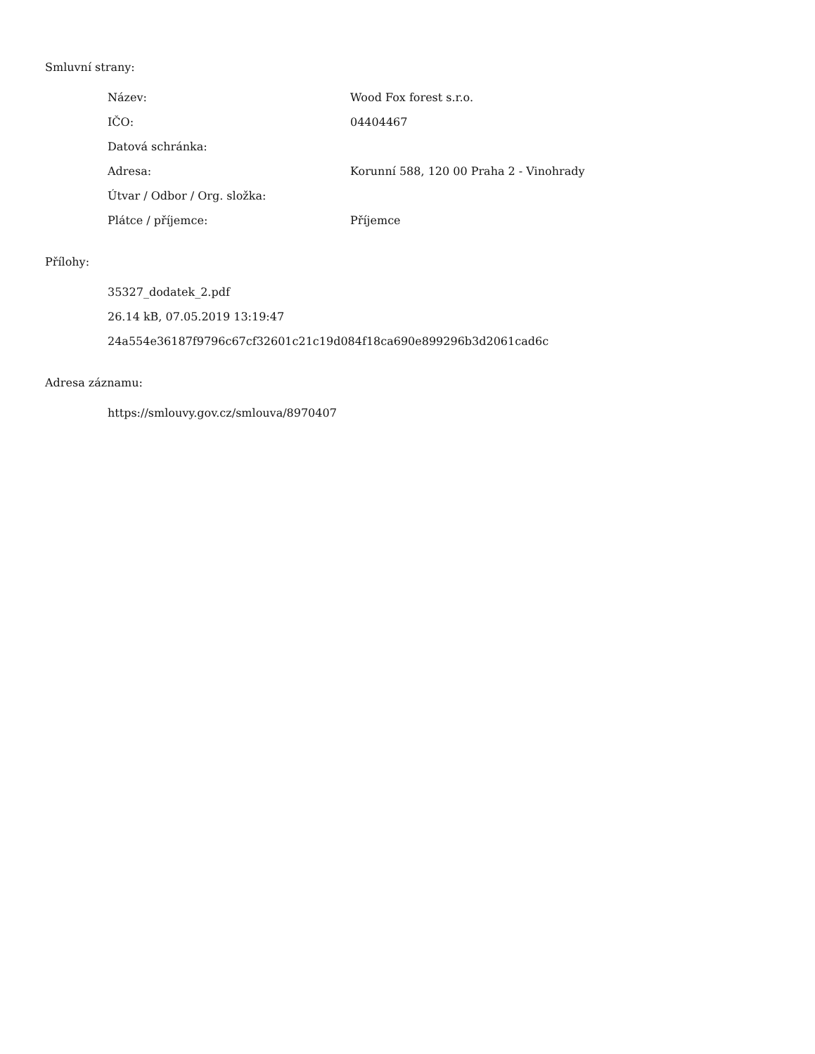Smluvní strany:
| Název: | Wood Fox forest s.r.o. |
| IČO: | 04404467 |
| Datová schránka: | |
| Adresa: | Korunní 588, 120 00 Praha 2 - Vinohrady |
| Útvar / Odbor / Org. složka: | |
| Plátce / příjemce: | Příjemce |
Přílohy:
35327_dodatek_2.pdf
26.14 kB, 07.05.2019 13:19:47
24a554e36187f9796c67cf32601c21c19d084f18ca690e899296b3d2061cad6c
Adresa záznamu:
https://smlouvy.gov.cz/smlouva/8970407